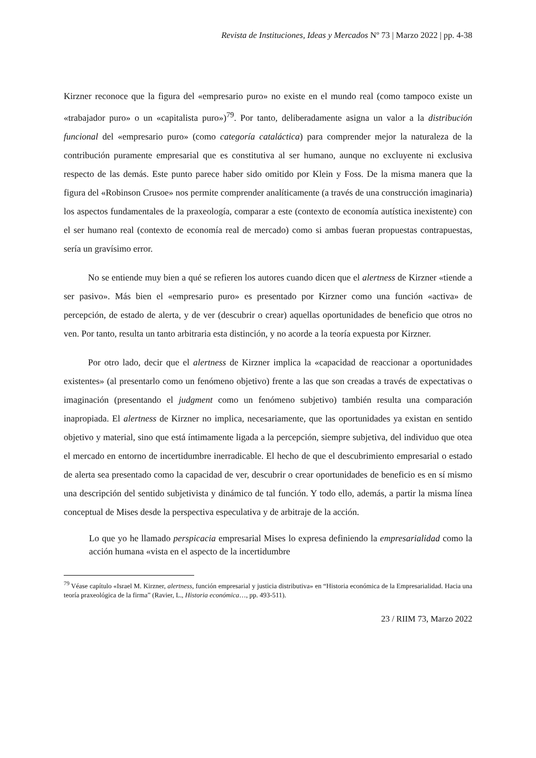Revista de Instituciones, Ideas y Mercados Nº 73 | Marzo 2022 | pp. 4-38
Kirzner reconoce que la figura del «empresario puro» no existe en el mundo real (como tampoco existe un «trabajador puro» o un «capitalista puro»)<sup>79</sup>. Por tanto, deliberadamente asigna un valor a la distribución funcional del «empresario puro» (como categoría cataláctica) para comprender mejor la naturaleza de la contribución puramente empresarial que es constitutiva al ser humano, aunque no excluyente ni exclusiva respecto de las demás. Este punto parece haber sido omitido por Klein y Foss. De la misma manera que la figura del «Robinson Crusoe» nos permite comprender analíticamente (a través de una construcción imaginaria) los aspectos fundamentales de la praxeología, comparar a este (contexto de economía autística inexistente) con el ser humano real (contexto de economía real de mercado) como si ambas fueran propuestas contrapuestas, sería un gravísimo error.
No se entiende muy bien a qué se refieren los autores cuando dicen que el alertness de Kirzner «tiende a ser pasivo». Más bien el «empresario puro» es presentado por Kirzner como una función «activa» de percepción, de estado de alerta, y de ver (descubrir o crear) aquellas oportunidades de beneficio que otros no ven. Por tanto, resulta un tanto arbitraria esta distinción, y no acorde a la teoría expuesta por Kirzner.
Por otro lado, decir que el alertness de Kirzner implica la «capacidad de reaccionar a oportunidades existentes» (al presentarlo como un fenómeno objetivo) frente a las que son creadas a través de expectativas o imaginación (presentando el judgment como un fenómeno subjetivo) también resulta una comparación inapropiada. El alertness de Kirzner no implica, necesariamente, que las oportunidades ya existan en sentido objetivo y material, sino que está íntimamente ligada a la percepción, siempre subjetiva, del individuo que otea el mercado en entorno de incertidumbre inerradicable. El hecho de que el descubrimiento empresarial o estado de alerta sea presentado como la capacidad de ver, descubrir o crear oportunidades de beneficio es en sí mismo una descripción del sentido subjetivista y dinámico de tal función. Y todo ello, además, a partir la misma línea conceptual de Mises desde la perspectiva especulativa y de arbitraje de la acción.
Lo que yo he llamado perspicacia empresarial Mises lo expresa definiendo la empresarialidad como la acción humana «vista en el aspecto de la incertidumbre
<sup>79</sup> Véase capítulo «Israel M. Kirzner, alertness, función empresarial y justicia distributiva» en “Historia económica de la Empresarialidad. Hacia una teoría praxeológica de la firma” (Ravier, L., Historia económica…, pp. 493-511).
23 / RIIM 73, Marzo 2022